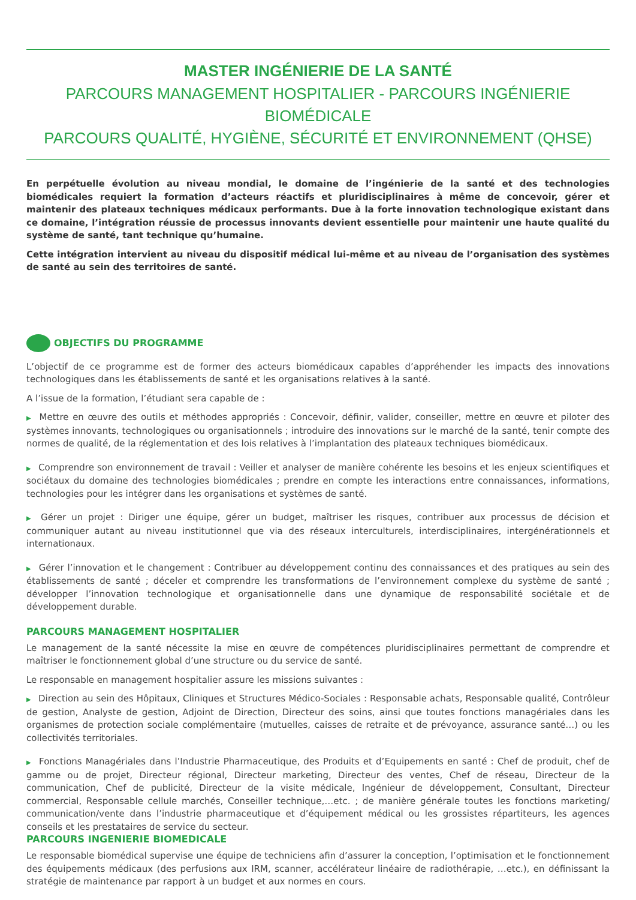MASTER INGÉNIERIE DE LA SANTÉ
PARCOURS MANAGEMENT HOSPITALIER - PARCOURS INGÉNIERIE BIOMÉDICALE
PARCOURS QUALITÉ, HYGIÈNE, SÉCURITÉ ET ENVIRONNEMENT (QHSE)
En perpétuelle évolution au niveau mondial, le domaine de l’ingénierie de la santé et des technologies biomédicales requiert la formation d’acteurs réactifs et pluridisciplinaires à même de concevoir, gérer et maintenir des plateaux techniques médicaux performants. Due à la forte innovation technologique existant dans ce domaine, l’intégration réussie de processus innovants devient essentielle pour maintenir une haute qualité du système de santé, tant technique qu’humaine.
Cette intégration intervient au niveau du dispositif médical lui-même et au niveau de l’organisation des systèmes de santé au sein des territoires de santé.
OBJECTIFS DU PROGRAMME
L’objectif de ce programme est de former des acteurs biomédicaux capables d’appréhender les impacts des innovations technologiques dans les établissements de santé et les organisations relatives à la santé.
A l’issue de la formation, l’étudiant sera capable de :
▶ Mettre en œuvre des outils et méthodes appropriés : Concevoir, définir, valider, conseiller, mettre en œuvre et piloter des systèmes innovants, technologiques ou organisationnels ; introduire des innovations sur le marché de la santé, tenir compte des normes de qualité, de la réglementation et des lois relatives à l’implantation des plateaux techniques biomédicaux.
▶ Comprendre son environnement de travail : Veiller et analyser de manière cohérente les besoins et les enjeux scientifiques et sociétaux du domaine des technologies biomédicales ; prendre en compte les interactions entre connaissances, informations, technologies pour les intégrer dans les organisations et systèmes de santé.
▶ Gérer un projet : Diriger une équipe, gérer un budget, maîtriser les risques, contribuer aux processus de décision et communiquer autant au niveau institutionnel que via des réseaux interculturels, interdisciplinaires, intergénérationnels et internationaux.
▶ Gérer l’innovation et le changement : Contribuer au développement continu des connaissances et des pratiques au sein des établissements de santé ; déceler et comprendre les transformations de l’environnement complexe du système de santé ; développer l’innovation technologique et organisationnelle dans une dynamique de responsabilité sociétale et de développement durable.
PARCOURS MANAGEMENT HOSPITALIER
Le management de la santé nécessite la mise en œuvre de compétences pluridisciplinaires permettant de comprendre et maîtriser le fonctionnement global d’une structure ou du service de santé.
Le responsable en management hospitalier assure les missions suivantes :
▶ Direction au sein des Hôpitaux, Cliniques et Structures Médico-Sociales : Responsable achats, Responsable qualité, Contrôleur de gestion, Analyste de gestion, Adjoint de Direction, Directeur des soins, ainsi que toutes fonctions managériales dans les organismes de protection sociale complémentaire (mutuelles, caisses de retraite et de prévoyance, assurance santé…) ou les collectivités territoriales.
▶ Fonctions Managériales dans l’Industrie Pharmaceutique, des Produits et d’Equipements en santé : Chef de produit, chef de gamme ou de projet, Directeur régional, Directeur marketing, Directeur des ventes, Chef de réseau, Directeur de la communication, Chef de publicité, Directeur de la visite médicale, Ingénieur de développement, Consultant, Directeur commercial, Responsable cellule marchés, Conseiller technique,…etc. ; de manière générale toutes les fonctions marketing/ communication/vente dans l’industrie pharmaceutique et d’équipement médical ou les grossistes répartiteurs, les agences conseils et les prestataires de service du secteur.
PARCOURS INGENIERIE BIOMEDICALE
Le responsable biomédical supervise une équipe de techniciens afin d’assurer la conception, l’optimisation et le fonctionnement des équipements médicaux (des perfusions aux IRM, scanner, accélérateur linéaire de radiothérapie, …etc.), en définissant la stratégie de maintenance par rapport à un budget et aux normes en cours.